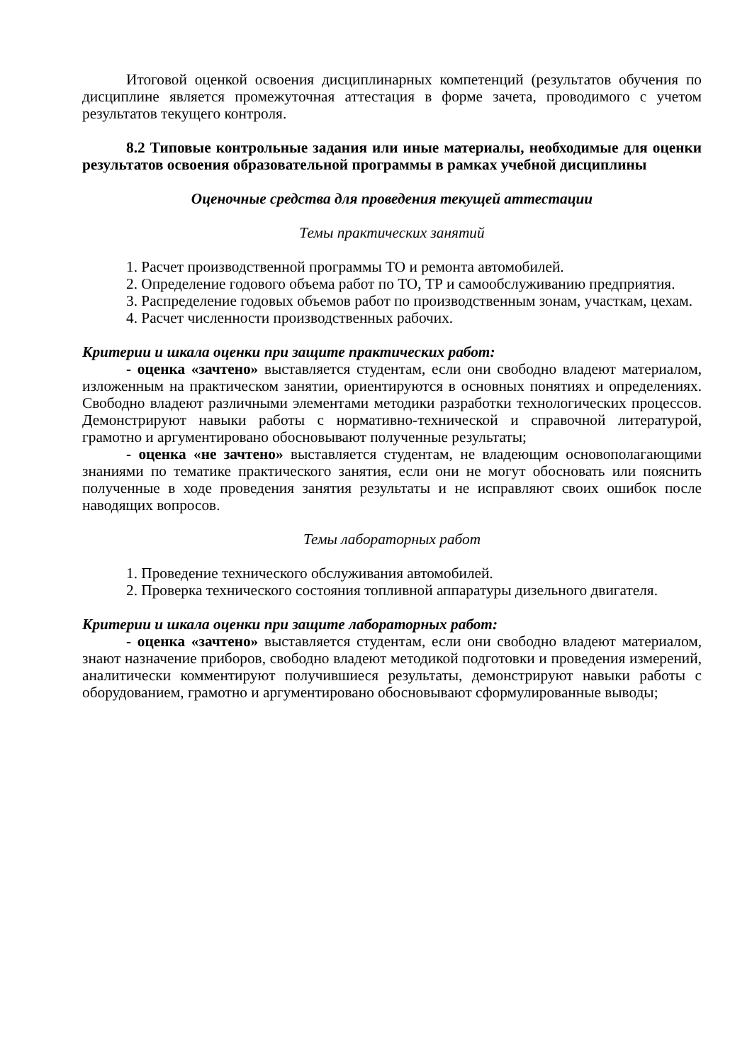Итоговой оценкой освоения дисциплинарных компетенций (результатов обучения по дисциплине является промежуточная аттестация в форме зачета, проводимого с учетом результатов текущего контроля.
8.2 Типовые контрольные задания или иные материалы, необходимые для оценки результатов освоения образовательной программы в рамках учебной дисциплины
Оценочные средства для проведения текущей аттестации
Темы практических занятий
1. Расчет производственной программы ТО и ремонта автомобилей.
2. Определение годового объема работ по ТО, ТР и самообслуживанию предприятия.
3. Распределение годовых объемов работ по производственным зонам, участкам, цехам.
4. Расчет численности производственных рабочих.
Критерии и шкала оценки при защите практических работ:
- оценка «зачтено» выставляется студентам, если они свободно владеют материалом, изложенным на практическом занятии, ориентируются в основных понятиях и определениях. Свободно владеют различными элементами методики разработки технологических процессов. Демонстрируют навыки работы с нормативно-технической и справочной литературой, грамотно и аргументировано обосновывают полученные результаты;
- оценка «не зачтено» выставляется студентам, не владеющим основополагающими знаниями по тематике практического занятия, если они не могут обосновать или пояснить полученные в ходе проведения занятия результаты и не исправляют своих ошибок после наводящих вопросов.
Темы лабораторных работ
1. Проведение технического обслуживания автомобилей.
2. Проверка технического состояния топливной аппаратуры дизельного двигателя.
Критерии и шкала оценки при защите лабораторных работ:
- оценка «зачтено» выставляется студентам, если они свободно владеют материалом, знают назначение приборов, свободно владеют методикой подготовки и проведения измерений, аналитически комментируют получившиеся результаты, демонстрируют навыки работы с оборудованием, грамотно и аргументировано обосновывают сформулированные выводы;